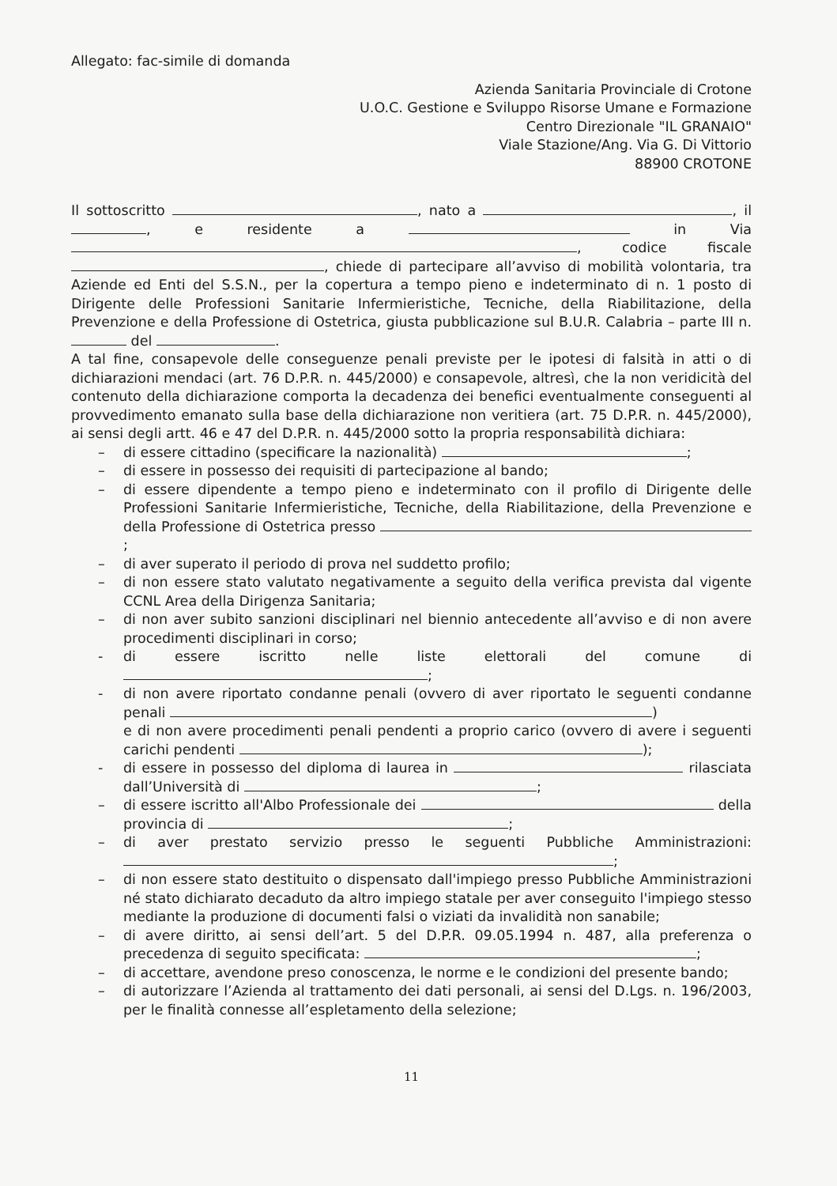Allegato: fac-simile di domanda
Azienda Sanitaria Provinciale di Crotone
U.O.C. Gestione e Sviluppo Risorse Umane e Formazione
Centro Direzionale "IL GRANAIO"
Viale Stazione/Ang. Via G. Di Vittorio
88900 CROTONE
Il sottoscritto , nato a , il , e residente a in Via , codice fiscale , chiede di partecipare all’avviso di mobilità volontaria, tra Aziende ed Enti del S.S.N., per la copertura a tempo pieno e indeterminato di n. 1 posto di Dirigente delle Professioni Sanitarie Infermieristiche, Tecniche, della Riabilitazione, della Prevenzione e della Professione di Ostetrica, giusta pubblicazione sul B.U.R. Calabria – parte III n. del .
A tal fine, consapevole delle conseguenze penali previste per le ipotesi di falsità in atti o di dichiarazioni mendaci (art. 76 D.P.R. n. 445/2000) e consapevole, altresì, che la non veridicità del contenuto della dichiarazione comporta la decadenza dei benefici eventualmente conseguenti al provvedimento emanato sulla base della dichiarazione non veritiera (art. 75 D.P.R. n. 445/2000), ai sensi degli artt. 46 e 47 del D.P.R. n. 445/2000 sotto la propria responsabilità dichiara:
– di essere cittadino (specificare la nazionalità) ;
– di essere in possesso dei requisiti di partecipazione al bando;
– di essere dipendente a tempo pieno e indeterminato con il profilo di Dirigente delle Professioni Sanitarie Infermieristiche, Tecniche, della Riabilitazione, della Prevenzione e della Professione di Ostetrica presso ;
– di aver superato il periodo di prova nel suddetto profilo;
– di non essere stato valutato negativamente a seguito della verifica prevista dal vigente CCNL Area della Dirigenza Sanitaria;
– di non aver subito sanzioni disciplinari nel biennio antecedente all’avviso e di non avere procedimenti disciplinari in corso;
- di essere iscritto nelle liste elettorali del comune di ;
- di non avere riportato condanne penali (ovvero di aver riportato le seguenti condanne penali )
e di non avere procedimenti penali pendenti a proprio carico (ovvero di avere i seguenti carichi pendenti );
- di essere in possesso del diploma di laurea in rilasciata dall’Università di ;
– di essere iscritto all'Albo Professionale dei della provincia di ;
– di aver prestato servizio presso le seguenti Pubbliche Amministrazioni: ;
– di non essere stato destituito o dispensato dall'impiego presso Pubbliche Amministrazioni né stato dichiarato decaduto da altro impiego statale per aver conseguito l'impiego stesso mediante la produzione di documenti falsi o viziati da invalidità non sanabile;
– di avere diritto, ai sensi dell’art. 5 del D.P.R. 09.05.1994 n. 487, alla preferenza o precedenza di seguito specificata: ;
– di accettare, avendone preso conoscenza, le norme e le condizioni del presente bando;
– di autorizzare l’Azienda al trattamento dei dati personali, ai sensi del D.Lgs. n. 196/2003, per le finalità connesse all’espletamento della selezione;
11